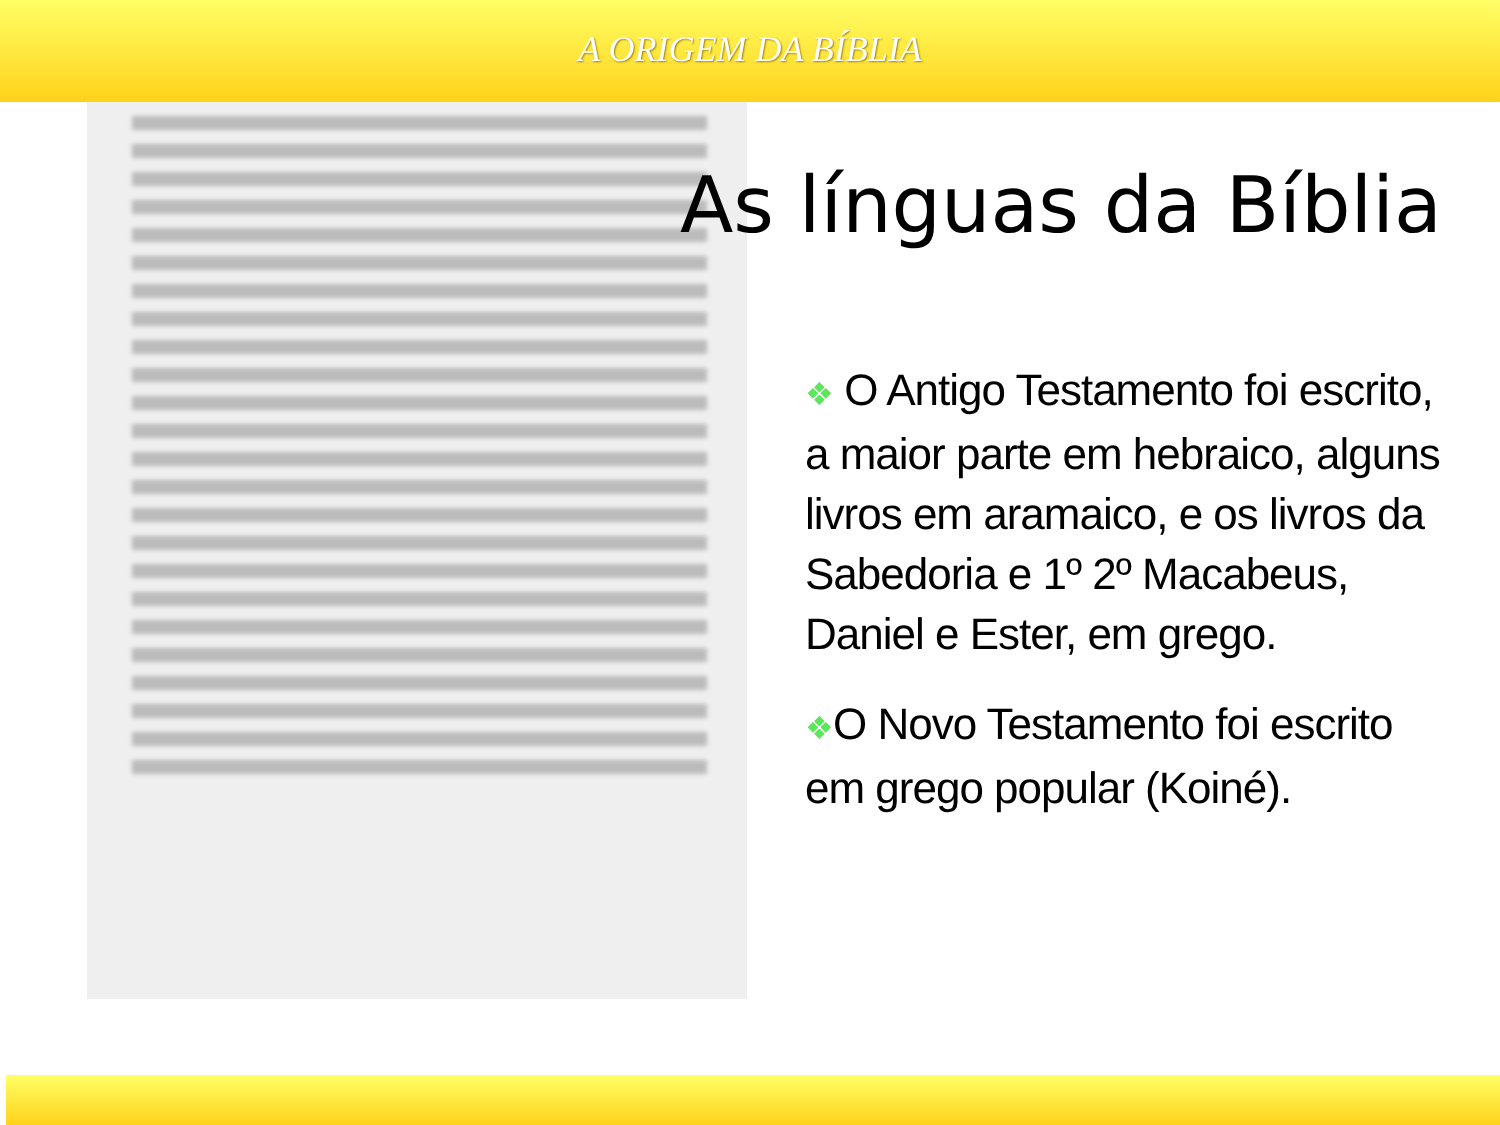A ORIGEM DA BÍBLIA
As línguas da Bíblia
❖ O Antigo Testamento foi escrito, a maior parte em hebraico, alguns livros em aramaico, e os livros da Sabedoria e 1º 2º Macabeus, Daniel e Ester, em grego.
❖O Novo Testamento foi escrito em grego popular (Koiné).